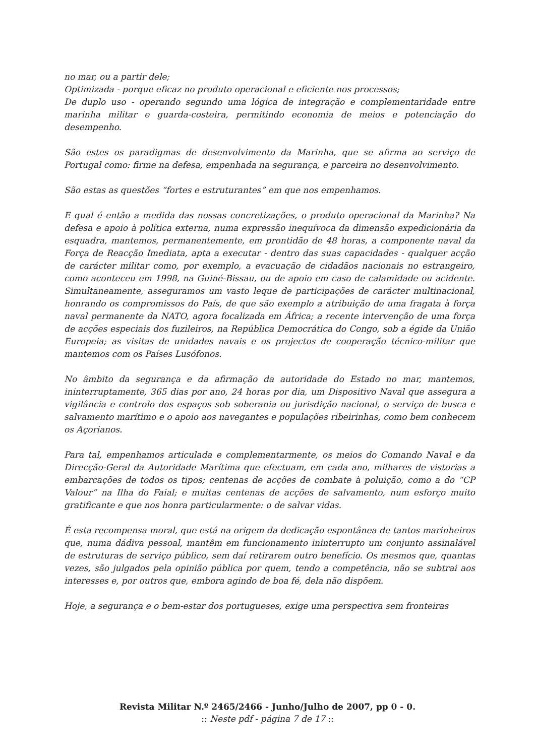no mar, ou a partir dele;
Optimizada - porque eficaz no produto operacional e eficiente nos processos;
De duplo uso - operando segundo uma lógica de integração e complementaridade entre marinha militar e guarda-costeira, permitindo economia de meios e potenciação do desempenho.
São estes os paradigmas de desenvolvimento da Marinha, que se afirma ao serviço de Portugal como: firme na defesa, empenhada na segurança, e parceira no desenvolvimento.
São estas as questões “fortes e estruturantes” em que nos empenhamos.
E qual é então a medida das nossas concretizações, o produto operacional da Marinha? Na defesa e apoio à política externa, numa expressão inequívoca da dimensão expedicionária da esquadra, mantemos, permanentemente, em prontidão de 48 horas, a componente naval da Força de Reacção Imediata, apta a executar - dentro das suas capacidades - qualquer acção de carácter militar como, por exemplo, a evacuação de cidadãos nacionais no estrangeiro, como aconteceu em 1998, na Guiné-Bissau, ou de apoio em caso de calamidade ou acidente. Simultaneamente, asseguramos um vasto leque de participações de carácter multinacional, honrando os compromissos do País, de que são exemplo a atribuição de uma fragata à força naval permanente da NATO, agora focalizada em África; a recente intervenção de uma força de acções especiais dos fuzileiros, na República Democrática do Congo, sob a égide da União Europeia; as visitas de unidades navais e os projectos de cooperação técnico-militar que mantemos com os Países Lusófonos.
No âmbito da segurança e da afirmação da autoridade do Estado no mar, mantemos, ininterruptamente, 365 dias por ano, 24 horas por dia, um Dispositivo Naval que assegura a vigilância e controlo dos espaços sob soberania ou jurisdição nacional, o serviço de busca e salvamento marítimo e o apoio aos navegantes e populações ribeirinhas, como bem conhecem os Açorianos.
Para tal, empenhamos articulada e complementarmente, os meios do Comando Naval e da Direcção-Geral da Autoridade Marítima que efectuam, em cada ano, milhares de vistorias a embarcações de todos os tipos; centenas de acções de combate à poluição, como a do “CP Valour” na Ilha do Faial; e muitas centenas de acções de salvamento, num esforço muito gratificante e que nos honra particularmente: o de salvar vidas.
É esta recompensa moral, que está na origem da dedicação espontânea de tantos marinheiros que, numa dádiva pessoal, mantêm em funcionamento ininterrupto um conjunto assinalável de estruturas de serviço público, sem daí retirarem outro benefício. Os mesmos que, quantas vezes, são julgados pela opinião pública por quem, tendo a competência, não se subtrai aos interesses e, por outros que, embora agindo de boa fé, dela não dispõem.
Hoje, a segurança e o bem-estar dos portugueses, exige uma perspectiva sem fronteiras
Revista Militar N.º 2465/2466 - Junho/Julho de 2007, pp 0 - 0.
:: Neste pdf - página 7 de 17 ::